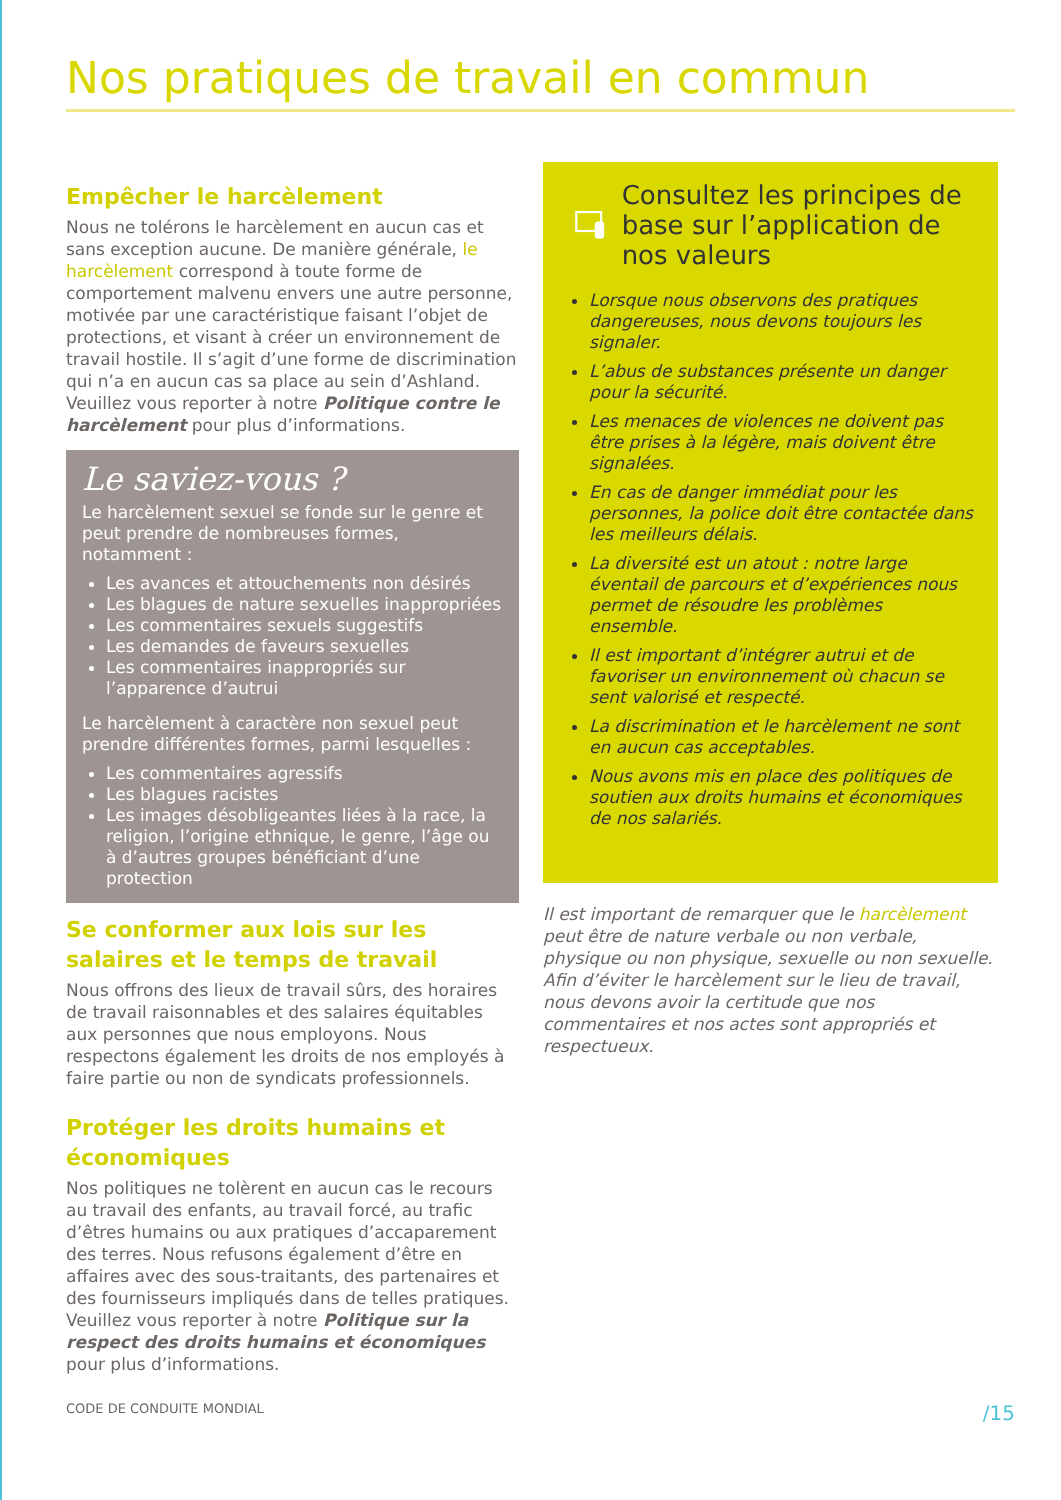Nos pratiques de travail en commun
Empêcher le harcèlement
Nous ne tolérons le harcèlement en aucun cas et sans exception aucune. De manière générale, le harcèlement correspond à toute forme de comportement malvenu envers une autre personne, motivée par une caractéristique faisant l’objet de protections, et visant à créer un environnement de travail hostile. Il s’agit d’une forme de discrimination qui n’a en aucun cas sa place au sein d’Ashland. Veuillez vous reporter à notre Politique contre le harcèlement pour plus d’informations.
Le saviez-vous ?
Le harcèlement sexuel se fonde sur le genre et peut prendre de nombreuses formes, notamment :
Les avances et attouchements non désirés
Les blagues de nature sexuelles inappropriées
Les commentaires sexuels suggestifs
Les demandes de faveurs sexuelles
Les commentaires inappropriés sur l’apparence d’autrui
Le harcèlement à caractère non sexuel peut prendre différentes formes, parmi lesquelles :
Les commentaires agressifs
Les blagues racistes
Les images désobligeantes liées à la race, la religion, l’origine ethnique, le genre, l’âge ou à d’autres groupes bénéficiant d’une protection
Se conformer aux lois sur les salaires et le temps de travail
Nous offrons des lieux de travail sûrs, des horaires de travail raisonnables et des salaires équitables aux personnes que nous employons. Nous respectons également les droits de nos employés à faire partie ou non de syndicats professionnels.
Protéger les droits humains et économiques
Nos politiques ne tolèrent en aucun cas le recours au travail des enfants, au travail forcé, au trafic d’êtres humains ou aux pratiques d’accaparement des terres. Nous refusons également d’être en affaires avec des sous-traitants, des partenaires et des fournisseurs impliqués dans de telles pratiques. Veuillez vous reporter à notre Politique sur la respect des droits humains et économiques pour plus d’informations.
Consultez les principes de base sur l’application de nos valeurs
Lorsque nous observons des pratiques dangereuses, nous devons toujours les signaler.
L’abus de substances présente un danger pour la sécurité.
Les menaces de violences ne doivent pas être prises à la légère, mais doivent être signalées.
En cas de danger immédiat pour les personnes, la police doit être contactée dans les meilleurs délais.
La diversité est un atout : notre large éventail de parcours et d’expériences nous permet de résoudre les problèmes ensemble.
Il est important d’intégrer autrui et de favoriser un environnement où chacun se sent valorisé et respecté.
La discrimination et le harcèlement ne sont en aucun cas acceptables.
Nous avons mis en place des politiques de soutien aux droits humains et économiques de nos salariés.
Il est important de remarquer que le harcèlement peut être de nature verbale ou non verbale, physique ou non physique, sexuelle ou non sexuelle. Afin d’éviter le harcèlement sur le lieu de travail, nous devons avoir la certitude que nos commentaires et nos actes sont appropriés et respectueux.
CODE DE CONDUITE MONDIAL /15